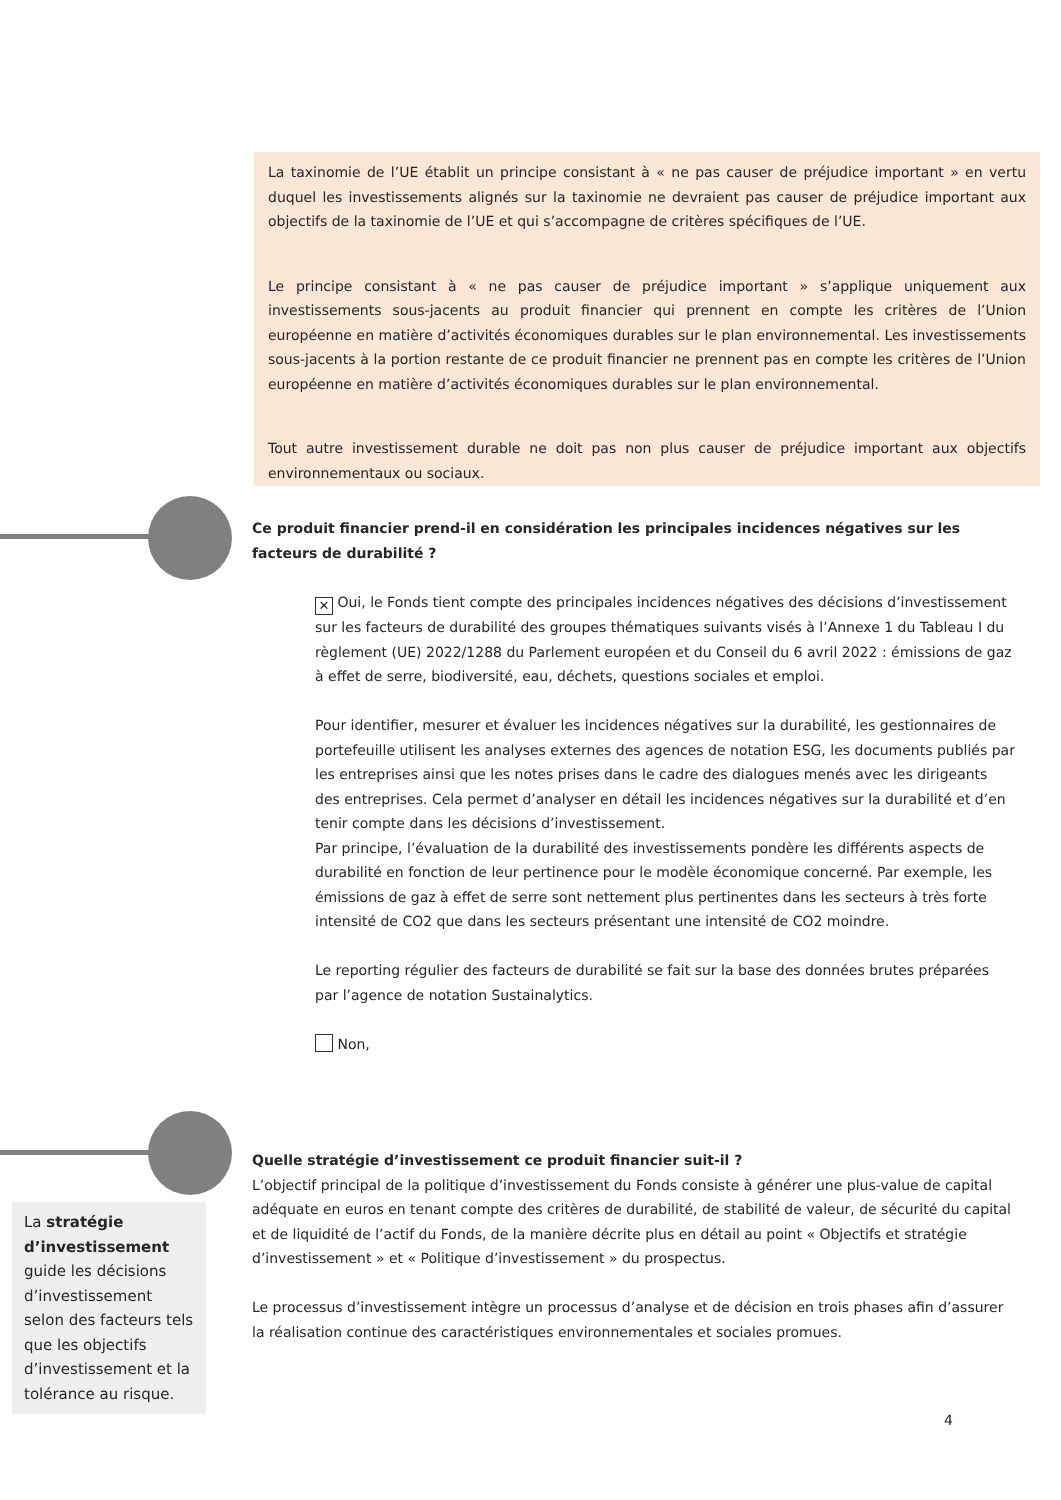La taxinomie de l’UE établit un principe consistant à « ne pas causer de préjudice important » en vertu duquel les investissements alignés sur la taxinomie ne devraient pas causer de préjudice important aux objectifs de la taxinomie de l’UE et qui s’accompagne de critères spécifiques de l’UE.
Le principe consistant à « ne pas causer de préjudice important » s’applique uniquement aux investissements sous-jacents au produit financier qui prennent en compte les critères de l’Union européenne en matière d’activités économiques durables sur le plan environnemental. Les investissements sous-jacents à la portion restante de ce produit financier ne prennent pas en compte les critères de l’Union européenne en matière d’activités économiques durables sur le plan environnemental.
Tout autre investissement durable ne doit pas non plus causer de préjudice important aux objectifs environnementaux ou sociaux.
Ce produit financier prend-il en considération les principales incidences négatives sur les facteurs de durabilité ?
✕ Oui, le Fonds tient compte des principales incidences négatives des décisions d’investissement sur les facteurs de durabilité des groupes thématiques suivants visés à l’Annexe 1 du Tableau I du règlement (UE) 2022/1288 du Parlement européen et du Conseil du 6 avril 2022 : émissions de gaz à effet de serre, biodiversité, eau, déchets, questions sociales et emploi.
Pour identifier, mesurer et évaluer les incidences négatives sur la durabilité, les gestionnaires de portefeuille utilisent les analyses externes des agences de notation ESG, les documents publiés par les entreprises ainsi que les notes prises dans le cadre des dialogues menés avec les dirigeants des entreprises. Cela permet d’analyser en détail les incidences négatives sur la durabilité et d’en tenir compte dans les décisions d’investissement.
Par principe, l’évaluation de la durabilité des investissements pondère les différents aspects de durabilité en fonction de leur pertinence pour le modèle économique concerné. Par exemple, les émissions de gaz à effet de serre sont nettement plus pertinentes dans les secteurs à très forte intensité de CO2 que dans les secteurs présentant une intensité de CO2 moindre.
Le reporting régulier des facteurs de durabilité se fait sur la base des données brutes préparées par l’agence de notation Sustainalytics.
Non,
Quelle stratégie d’investissement ce produit financier suit-il ?
L’objectif principal de la politique d’investissement du Fonds consiste à générer une plus-value de capital adéquate en euros en tenant compte des critères de durabilité, de stabilité de valeur, de sécurité du capital et de liquidité de l’actif du Fonds, de la manière décrite plus en détail au point « Objectifs et stratégie d’investissement » et « Politique d’investissement » du prospectus.
Le processus d’investissement intègre un processus d’analyse et de décision en trois phases afin d’assurer la réalisation continue des caractéristiques environnementales et sociales promues.
La stratégie d’investissement guide les décisions d’investissement selon des facteurs tels que les objectifs d’investissement et la tolérance au risque.
4